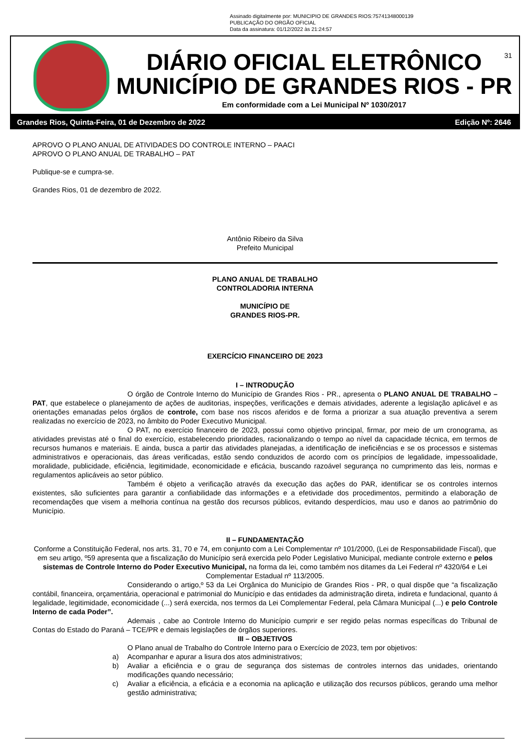Assinado digitalmente por: MUNICIPIO DE GRANDES RIOS:75741348000139
PUBLICAÇÃO DO ORGÃO OFICIAL
Data da assinatura: 01/12/2022 às 21:24:57
DIÁRIO OFICIAL ELETRÔNICO
MUNICÍPIO DE GRANDES RIOS - PR
Em conformidade com a Lei Municipal Nº 1030/2017
31
Grandes Rios, Quinta-Feira, 01 de Dezembro de 2022 Edição Nº: 2646
APROVO O PLANO ANUAL DE ATIVIDADES DO CONTROLE INTERNO – PAACI
APROVO O PLANO ANUAL DE TRABALHO – PAT
Publique-se e cumpra-se.
Grandes Rios, 01 de dezembro de 2022.
Antônio Ribeiro da Silva
Prefeito Municipal
PLANO ANUAL DE TRABALHO
CONTROLADORIA INTERNA
MUNICÍPIO DE
GRANDES RIOS-PR.
EXERCÍCIO FINANCEIRO DE 2023
I – INTRODUÇÃO
O órgão de Controle Interno do Município de Grandes Rios - PR., apresenta o PLANO ANUAL DE TRABALHO – PAT, que estabelece o planejamento de ações de auditorias, inspeções, verificações e demais atividades, aderente a legislação aplicável e as orientações emanadas pelos órgãos de controle, com base nos riscos aferidos e de forma a priorizar a sua atuação preventiva a serem realizadas no exercício de 2023, no âmbito do Poder Executivo Municipal.
O PAT, no exercício financeiro de 2023, possui como objetivo principal, firmar, por meio de um cronograma, as atividades previstas até o final do exercício, estabelecendo prioridades, racionalizando o tempo ao nível da capacidade técnica, em termos de recursos humanos e materiais. E ainda, busca a partir das atividades planejadas, a identificação de ineficiências e se os processos e sistemas administrativos e operacionais, das áreas verificadas, estão sendo conduzidos de acordo com os princípios de legalidade, impessoalidade, moralidade, publicidade, eficiência, legitimidade, economicidade e eficácia, buscando razoável segurança no cumprimento das leis, normas e regulamentos aplicáveis ao setor público.
Também é objeto a verificação através da execução das ações do PAR, identificar se os controles internos existentes, são suficientes para garantir a confiabilidade das informações e a efetividade dos procedimentos, permitindo a elaboração de recomendações que visem a melhoria contínua na gestão dos recursos públicos, evitando desperdícios, mau uso e danos ao patrimônio do Município.
II – FUNDAMENTAÇÃO
Conforme a Constituição Federal, nos arts. 31, 70 e 74, em conjunto com a Lei Complementar nº 101/2000, (Lei de Responsabilidade Fiscal), que em seu artigo, º59 apresenta que a fiscalização do Município será exercida pelo Poder Legislativo Municipal, mediante controle externo e pelos sistemas de Controle Interno do Poder Executivo Municipal, na forma da lei, como também nos ditames da Lei Federal nº 4320/64 e Lei Complementar Estadual nº 113/2005.
Considerando o artigo,º 53 da Lei Orgânica do Município de Grandes Rios - PR, o qual dispõe que “a fiscalização contábil, financeira, orçamentária, operacional e patrimonial do Município e das entidades da administração direta, indireta e fundacional, quanto á legalidade, legitimidade, economicidade (...) será exercida, nos termos da Lei Complementar Federal, pela Câmara Municipal (...) e pelo Controle Interno de cada Poder”.
Ademais , cabe ao Controle Interno do Município cumprir e ser regido pelas normas específicas do Tribunal de Contas do Estado do Paraná – TCE/PR e demais legislações de órgãos superiores.
III – OBJETIVOS
O Plano anual de Trabalho do Controle Interno para o Exercício de 2023, tem por objetivos:
a) Acompanhar e apurar a lisura dos atos administrativos;
b) Avaliar a eficiência e o grau de segurança dos sistemas de controles internos das unidades, orientando modificações quando necessário;
c) Avaliar a eficiência, a eficácia e a economia na aplicação e utilização dos recursos públicos, gerando uma melhor gestão administrativa;